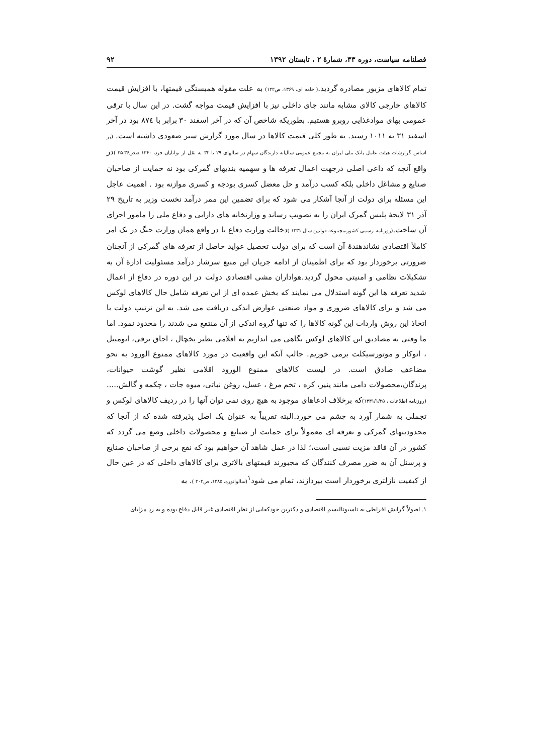فصلنامه سیاست، دوره ۴۳، شمارهٔ ۲ ، تابستان ۱۳۹۲ ۹۲
تمام کالاهای مزبور مصادره گردید.( خامه ای، ۱۳۶۹، ص۱۲۲) به علت مقوله همبستگی قیمتها، با افزایش قیمت کالاهای خارجی کالای مشابه مانند چای داخلی نیز با افزایش قیمت مواجه گشت. در این سال با ترقی عمومی بهای موادغذایی روبرو هستیم. بطوریکه شاخص آن که در آخر اسفند ۳۰ برابر با ۸۷٤ بود در آخر اسفند ۳۱ به ۱۰۱۱ رسید. به طور کلی قیمت کالاها در سال مورد گزارش سیر صعودی داشته است. (بر اساس گزارشات هیئت عامل بانک ملی ایران به مجمع عمومی سالیانه دارندگان سهام در سالهای ۲۹ تا ۳۲ به نقل از توانایان فرد، ۱۳۶۰ صص۳۶-۳۵ ) در واقع آنچه که داعی اصلی درجهت اعمال تعرفه ها و سهمیه بندیهای گمرکی بود نه حمایت از صاحبان صنایع و مشاغل داخلی بلکه کسب درآمد و حل معضل کسری بودجه و کسری موازنه بود . اهمیت عاجل این مسئله برای دولت از آنجا آشکار می شود که برای تضمین این ممر درآمد نخست وزیر به تاریخ ۲۹ آذر ۳۱ لایحهٔ پلیس گمرک ایران را به تصویب رساند و وزارتخانه های دارایی و دفاع ملی را مامور اجرای آن ساخت.(روزنامه رسمی کشور،مجموعه قوانین سال ۱۳۳۱ ) دخالت وزارت دفاع یا در واقع همان وزارت جنگ در یک امر کاملاً اقتصادی نشاندهندهٔ آن است که برای دولت تحصیل عواید حاصل از تعرفه های گمرکی از آنچنان ضرورتی برخوردار بود که برای اطمینان از ادامه جریان این منبع سرشار درآمد مسئولیت ادارهٔ آن به تشکیلات نظامی و امنیتی محول گردید.هواداران مشی اقتصادی دولت در این دوره در دفاع از اعمال شدید تعرفه ها این گونه استدلال می نمایند که بخش عمده ای از این تعرفه شامل حال کالاهای لوکس می شد و برای کالاهای ضروری و مواد صنعتی عوارض اندکی دریافت می شد. به این ترتیب دولت با اتخاذ این روش واردات این گونه کالاها را که تنها گروه اندکی از آن منتفع می شدند را محدود نمود. اما ما وقتی به مصادیق این کالاهای لوکس نگاهی می اندازیم به اقلامی نظیر یخچال ، اجاق برقی، اتومبیل ، اتوکار و موتورسیکلت برمی خوریم. جالب آنکه این واقعیت در مورد کالاهای ممنوع الورود به نحو مضاعف صادق است. در لیست کالاهای ممنوع الورود اقلامی نظیر گوشت حیوانات، پرندگان،محصولات دامی مانند پنیر، کره ، تخم مرغ ، عسل، روغن نباتی، میوه جات ، چکمه و گالش..... (روزنامه اطلاعات ، ۱۳۳۱/۱/۲۵) که برخلاف ادعاهای موجود به هیچ روی نمی توان آنها را در ردیف کالاهای لوکس و تجملی به شمار آورد به چشم می خورد.البته تقریباً به عنوان یک اصل پذیرفته شده که از آنجا که محدودیتهای گمرکی و تعرفه ای معمولاً برای حمایت از صنایع و محصولات داخلی وضع می گردد که کشور در آن فاقد مزیت نسبی است،؛ لذا در عمل شاهد آن خواهیم بود که نفع برخی از صاحبان صنایع و پرسنل آن به ضرر مصرف کنندگان که مجبورند قیمتهای بالاتری برای کالاهای داخلی که در عین حال از کیفیت نازلتری برخوردار است بپردازند، تمام می شود<sup>۱</sup>(سالواتوره، ۱۳۸۵، ص۲۰۲ ). به
۱. اصولاً گرایش افراطی به ناسیونالیسم اقتصادی و دکترین خودکفایی از نظر اقتصادی غیر قابل دفاع بوده و به رد مزایای